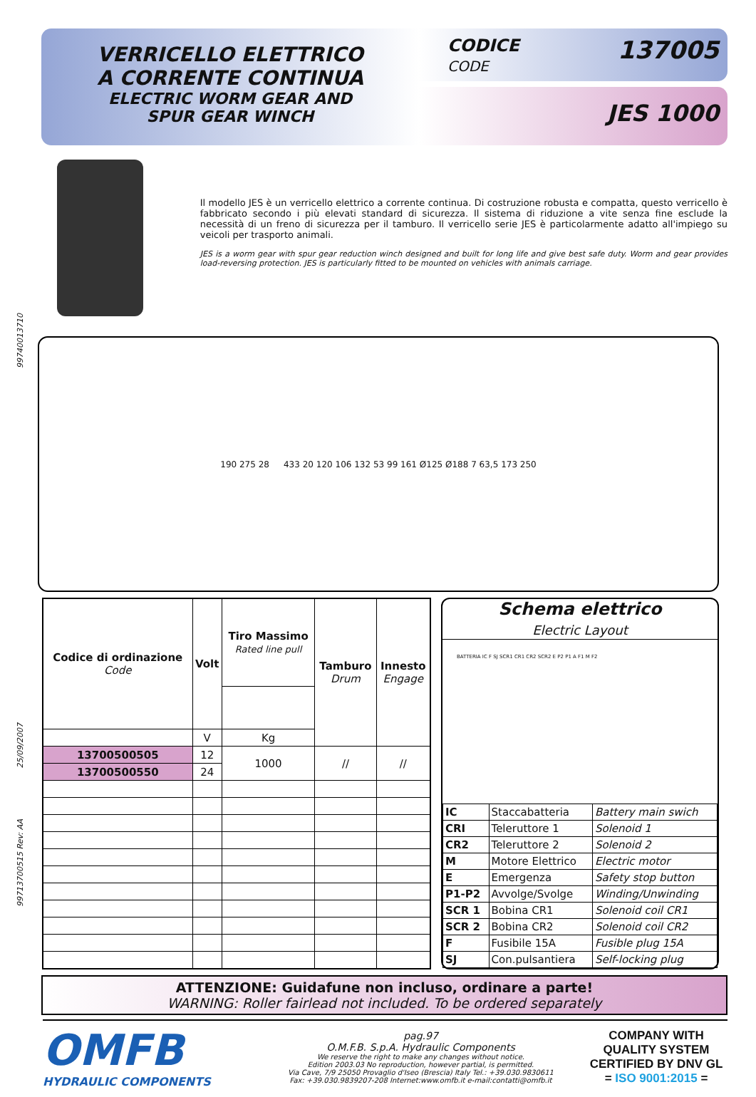99740013710
25/09/2007
99713700515 Rev: AA
VERRICELLO ELETTRICO
A CORRENTE CONTINUA
ELECTRIC WORM GEAR AND
SPUR GEAR WINCH
CODICE
CODE 137005
JES 1000
Il modello JES è un verricello elettrico a corrente continua. Di costruzione robusta e compatta, questo verricello è fabbricato secondo i più elevati standard di sicurezza. Il sistema di riduzione a vite senza fine esclude la necessità di un freno di sicurezza per il tamburo. Il verricello serie JES è particolarmente adatto all'impiego su veicoli per trasporto animali.
JES is a worm gear with spur gear reduction winch designed and built for long life and give best safe duty. Worm and gear provides load-reversing protection. JES is particularly fitted to be mounted on vehicles with animals carriage.
190 275 28 433 20 120 106 132 53 99 161 Ø125 Ø188 7 63,5 173 250
| Codice di ordinazione Code | Volt | Tiro Massimo Rated line pull | Tamburo Drum | Innesto Engage |
| --- | --- | --- | --- | --- |
| | V | Kg | | |
| 13700500505 | 12 | 1000 | // | // |
| 13700500550 | 24 | | | |
Schema elettrico
Electric Layout
BATTERIA IC F SJ SCR1 CR1 CR2 SCR2 E P2 P1 A F1 M F2
| IC | Staccabatteria | Battery main swich |
| CRI | Teleruttore 1 | Solenoid 1 |
| CR2 | Teleruttore 2 | Solenoid 2 |
| M | Motore Elettrico | Electric motor |
| E | Emergenza | Safety stop button |
| P1-P2 | Avvolge/Svolge | Winding/Unwinding |
| SCR 1 | Bobina CR1 | Solenoid coil CR1 |
| SCR 2 | Bobina CR2 | Solenoid coil CR2 |
| F | Fusibile 15A | Fusible plug 15A |
| SJ | Con.pulsantiera | Self-locking plug |
ATTENZIONE: Guidafune non incluso, ordinare a parte!
WARNING: Roller fairlead not included. To be ordered separately
OMFB
HYDRAULIC COMPONENTS
pag.97
O.M.F.B. S.p.A. Hydraulic Components
We reserve the right to make any changes without notice.
Edition 2003.03 No reproduction, however partial, is permitted.
Via Cave, 7/9 25050 Provaglio d'Iseo (Brescia) Italy Tel.: +39.030.9830611
Fax: +39.030.9839207-208 Internet:www.omfb.it e-mail:contatti@omfb.it
COMPANY WITH QUALITY SYSTEM CERTIFIED BY DNV GL
= ISO 9001:2015 =